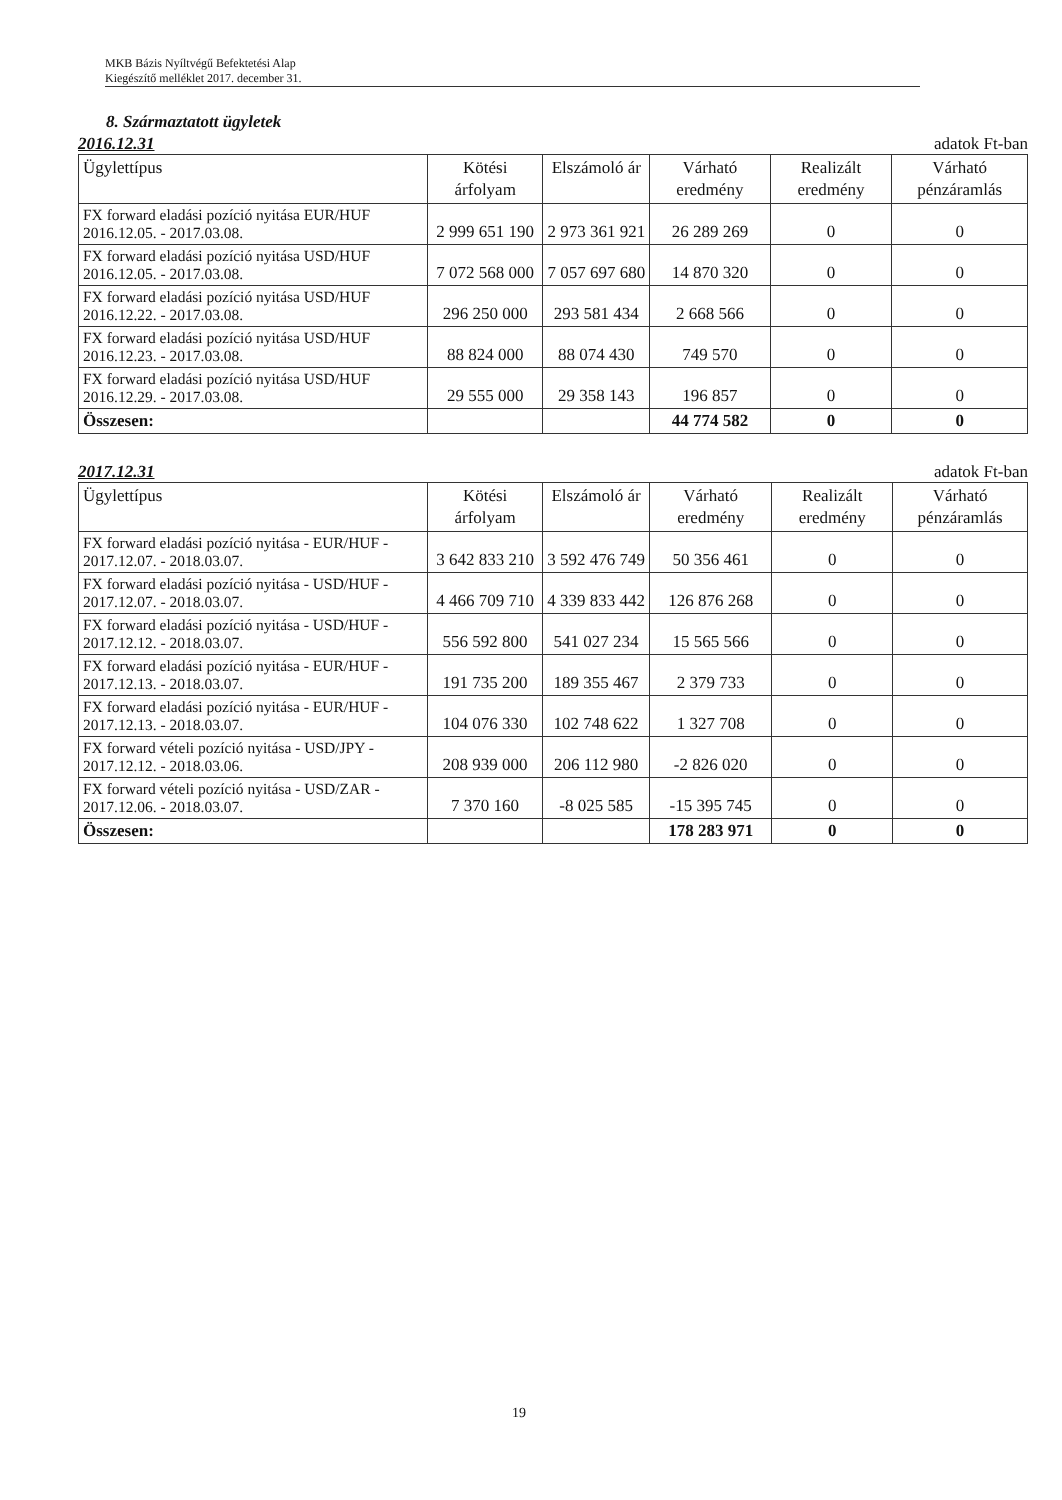MKB Bázis Nyíltvégű Befektetési Alap
Kiegészítő melléklet 2017. december 31.
8. Származtatott ügyletek
2016.12.31 adatok Ft-ban
| Ügylettípus | Kötési árfolyam | Elszámoló ár | Várható eredmény | Realizált eredmény | Várható pénzáramlás |
| --- | --- | --- | --- | --- | --- |
| FX forward eladási pozíció nyitása EUR/HUF 2016.12.05. - 2017.03.08. | 2 999 651 190 | 2 973 361 921 | 26 289 269 | 0 | 0 |
| FX forward eladási pozíció nyitása USD/HUF 2016.12.05. - 2017.03.08. | 7 072 568 000 | 7 057 697 680 | 14 870 320 | 0 | 0 |
| FX forward eladási pozíció nyitása USD/HUF 2016.12.22. - 2017.03.08. | 296 250 000 | 293 581 434 | 2 668 566 | 0 | 0 |
| FX forward eladási pozíció nyitása USD/HUF 2016.12.23. - 2017.03.08. | 88 824 000 | 88 074 430 | 749 570 | 0 | 0 |
| FX forward eladási pozíció nyitása USD/HUF 2016.12.29. - 2017.03.08. | 29 555 000 | 29 358 143 | 196 857 | 0 | 0 |
| Összesen: | | | 44 774 582 | 0 | 0 |
2017.12.31 adatok Ft-ban
| Ügylettípus | Kötési árfolyam | Elszámoló ár | Várható eredmény | Realizált eredmény | Várható pénzáramlás |
| --- | --- | --- | --- | --- | --- |
| FX forward eladási pozíció nyitása - EUR/HUF - 2017.12.07. - 2018.03.07. | 3 642 833 210 | 3 592 476 749 | 50 356 461 | 0 | 0 |
| FX forward eladási pozíció nyitása - USD/HUF - 2017.12.07. - 2018.03.07. | 4 466 709 710 | 4 339 833 442 | 126 876 268 | 0 | 0 |
| FX forward eladási pozíció nyitása - USD/HUF - 2017.12.12. - 2018.03.07. | 556 592 800 | 541 027 234 | 15 565 566 | 0 | 0 |
| FX forward eladási pozíció nyitása - EUR/HUF - 2017.12.13. - 2018.03.07. | 191 735 200 | 189 355 467 | 2 379 733 | 0 | 0 |
| FX forward eladási pozíció nyitása - EUR/HUF - 2017.12.13. - 2018.03.07. | 104 076 330 | 102 748 622 | 1 327 708 | 0 | 0 |
| FX forward vételi pozíció nyitása - USD/JPY - 2017.12.12. - 2018.03.06. | 208 939 000 | 206 112 980 | -2 826 020 | 0 | 0 |
| FX forward vételi pozíció nyitása - USD/ZAR - 2017.12.06. - 2018.03.07. | 7 370 160 | -8 025 585 | -15 395 745 | 0 | 0 |
| Összesen: | | | 178 283 971 | 0 | 0 |
19